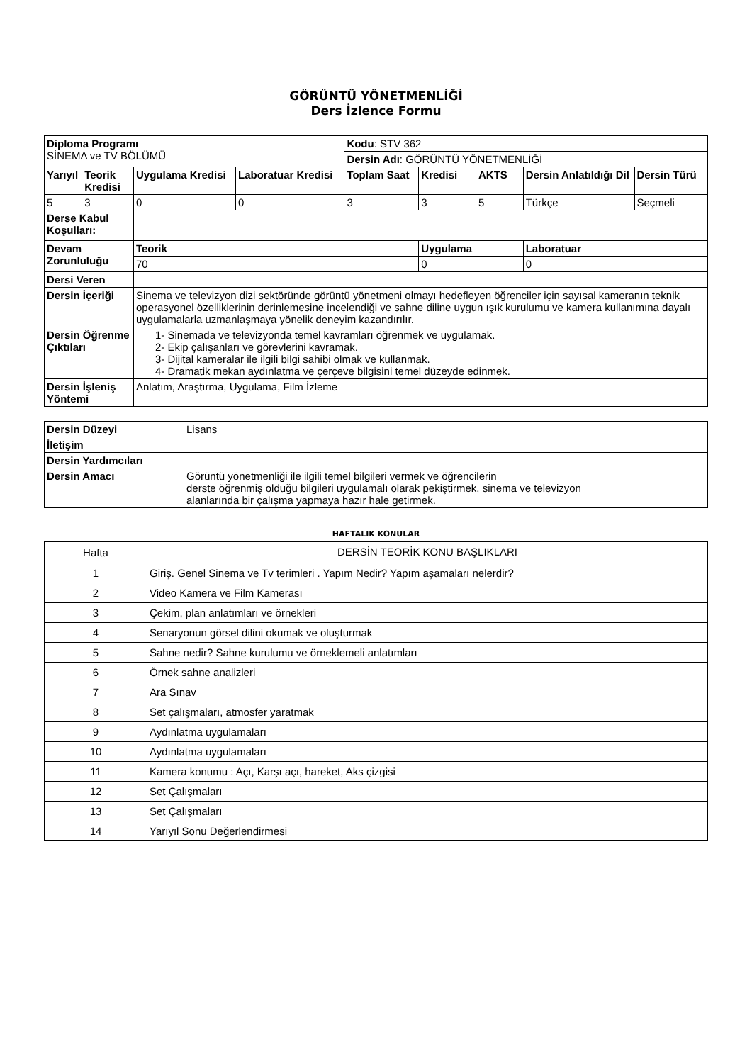GÖRÜNTÜ YÖNETMENLİĞİ
Ders İzlence Formu
| Diploma Programı SİNEMA ve TV BÖLÜMÜ | | | | Kodu : STV 362 | | | | |
| | | | | Dersin Adı : GÖRÜNTÜ YÖNETMENLİĞİ | | | | |
| Yarıyıl | Teorik Kredisi | Uygulama Kredisi | Laboratuar Kredisi | Toplam Saat | Kredisi | AKTS | Dersin Anlatıldığı Dil | Dersin Türü |
| 5 | 3 | 0 | 0 | 3 | 3 | 5 | Türkçe | Seçmeli |
| Derse Kabul Koşulları: | | | | | | | | |
| Devam Zorunluluğu | | Teorik | | | Uygulama | | Laboratuar | |
| | | 70 | | | 0 | | 0 | |
| Dersi Veren | | | | | | | | |
| Dersin İçeriği | | Sinema ve televizyon dizi sektöründe görüntü yönetmeni olmayı hedefleyen öğrenciler için sayısal kameranın teknik operasyonel özelliklerinin derinlemesine incelendiği ve sahne diline uygun ışık kurulumu ve kamera kullanımına dayalı uygulamalarla uzmanlaşmaya yönelik deneyim kazandırılır. | | | | | | |
| Dersin Öğrenme Çıktıları | | 1- Sinemada ve televizyonda temel kavramları öğrenmek ve uygulamak. 2- Ekip çalışanları ve görevlerini kavramak. 3- Dijital kameralar ile ilgili bilgi sahibi olmak ve kullanmak. 4- Dramatik mekan aydınlatma ve çerçeve bilgisini temel düzeyde edinmek. | | | | | | |
| Dersin İşleniş Yöntemi | | Anlatım, Araştırma, Uygulama, Film İzleme | | | | | | |
| Dersin Düzeyi | Lisans |
| İletişim | |
| Dersin Yardımcıları | |
| Dersin Amacı | Görüntü yönetmenliği ile ilgili temel bilgileri vermek ve öğrencilerin derste öğrenmiş olduğu bilgileri uygulamalı olarak pekiştirmek, sinema ve televizyon alanlarında bir çalışma yapmaya hazır hale getirmek. |
HAFTALIK KONULAR
| Hafta | DERSİN TEORİK KONU BAŞLIKLARI |
| 1 | Giriş. Genel Sinema ve Tv terimleri . Yapım Nedir? Yapım aşamaları nelerdir? |
| 2 | Video Kamera ve Film Kamerası |
| 3 | Çekim, plan anlatımları ve örnekleri |
| 4 | Senaryonun görsel dilini okumak ve oluşturmak |
| 5 | Sahne nedir? Sahne kurulumu ve örneklemeli anlatımları |
| 6 | Örnek sahne analizleri |
| 7 | Ara Sınav |
| 8 | Set çalışmaları, atmosfer yaratmak |
| 9 | Aydınlatma uygulamaları |
| 10 | Aydınlatma uygulamaları |
| 11 | Kamera konumu : Açı, Karşı açı, hareket, Aks çizgisi |
| 12 | Set Çalışmaları |
| 13 | Set Çalışmaları |
| 14 | Yarıyıl Sonu Değerlendirmesi |